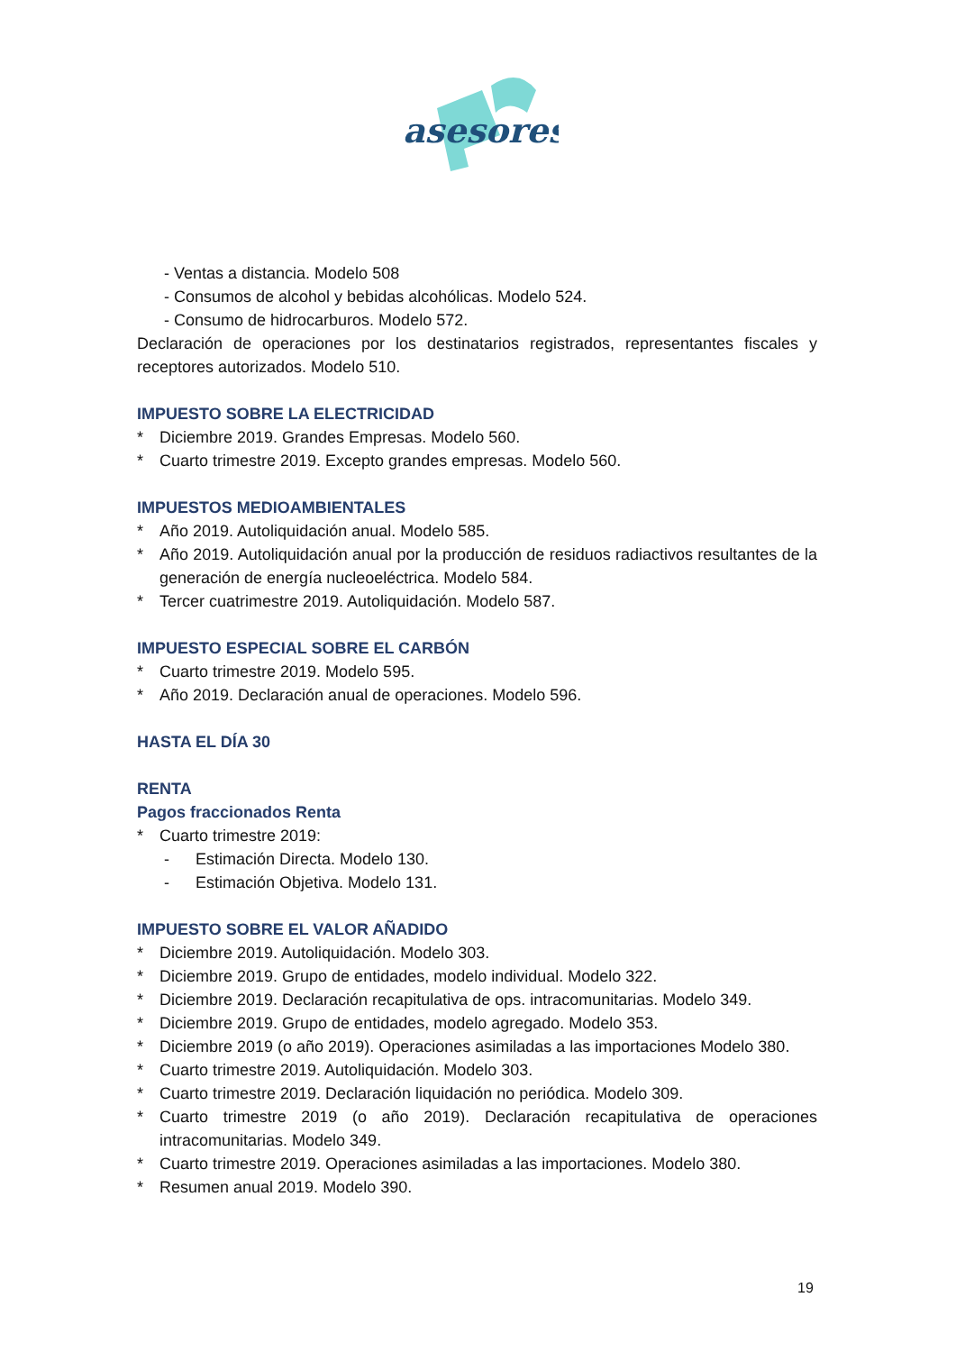asesores
- Ventas a distancia. Modelo 508
- Consumos de alcohol y bebidas alcohólicas. Modelo 524.
- Consumo de hidrocarburos. Modelo 572.
Declaración de operaciones por los destinatarios registrados, representantes fiscales y receptores autorizados. Modelo 510.
IMPUESTO SOBRE LA ELECTRICIDAD
* Diciembre 2019. Grandes Empresas. Modelo 560.
* Cuarto trimestre 2019. Excepto grandes empresas. Modelo 560.
IMPUESTOS MEDIOAMBIENTALES
* Año 2019. Autoliquidación anual. Modelo 585.
* Año 2019. Autoliquidación anual por la producción de residuos radiactivos resultantes de la generación de energía nucleoeléctrica. Modelo 584.
* Tercer cuatrimestre 2019. Autoliquidación. Modelo 587.
IMPUESTO ESPECIAL SOBRE EL CARBÓN
* Cuarto trimestre 2019. Modelo 595.
* Año 2019. Declaración anual de operaciones. Modelo 596.
HASTA EL DÍA 30
RENTA
Pagos fraccionados Renta
* Cuarto trimestre 2019:
- Estimación Directa. Modelo 130.
- Estimación Objetiva. Modelo 131.
IMPUESTO SOBRE EL VALOR AÑADIDO
* Diciembre 2019. Autoliquidación. Modelo 303.
* Diciembre 2019. Grupo de entidades, modelo individual. Modelo 322.
* Diciembre 2019. Declaración recapitulativa de ops. intracomunitarias. Modelo 349.
* Diciembre 2019. Grupo de entidades, modelo agregado. Modelo 353.
* Diciembre 2019 (o año 2019). Operaciones asimiladas a las importaciones Modelo 380.
* Cuarto trimestre 2019. Autoliquidación. Modelo 303.
* Cuarto trimestre 2019. Declaración liquidación no periódica. Modelo 309.
* Cuarto trimestre 2019 (o año 2019). Declaración recapitulativa de operaciones intracomunitarias. Modelo 349.
* Cuarto trimestre 2019. Operaciones asimiladas a las importaciones. Modelo 380.
* Resumen anual 2019. Modelo 390.
19